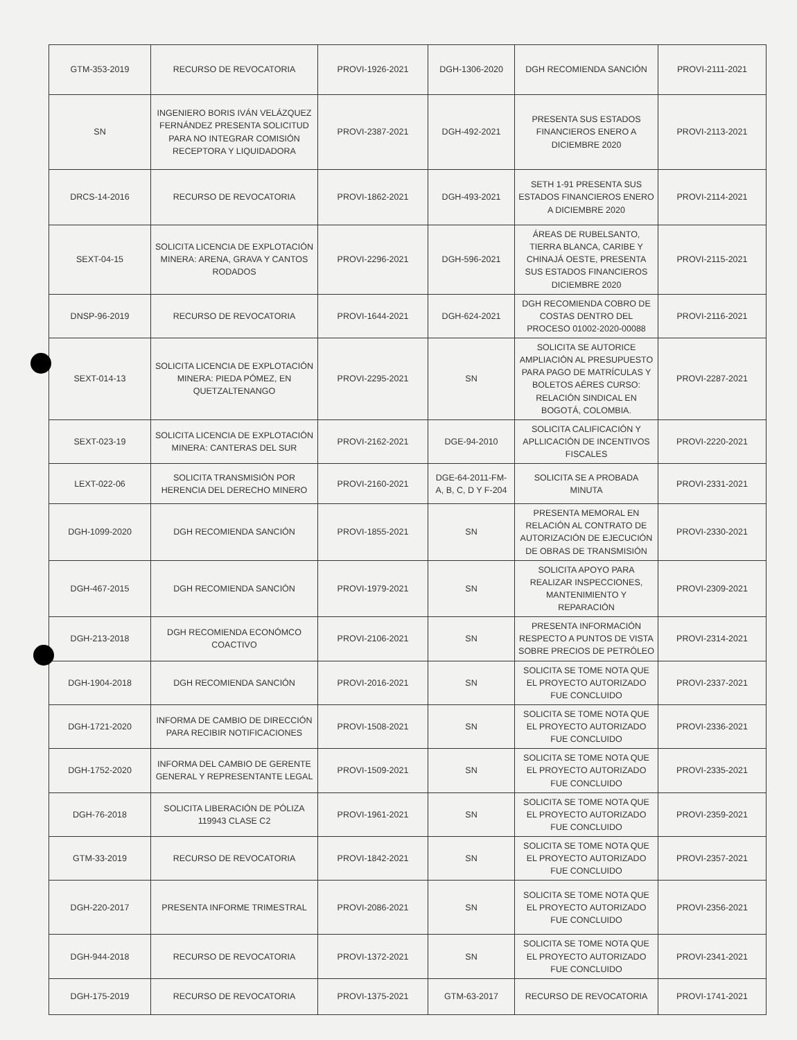| GTM-353-2019 | RECURSO DE REVOCATORIA | PROVI-1926-2021 | DGH-1306-2020 | DGH RECOMIENDA SANCIÓN | PROVI-2111-2021 |
| SN | INGENIERO BORIS IVÁN VELÁZQUEZ FERNÁNDEZ PRESENTA SOLICITUD PARA NO INTEGRAR COMISIÓN RECEPTORA Y LIQUIDADORA | PROVI-2387-2021 | DGH-492-2021 | PRESENTA SUS ESTADOS FINANCIEROS ENERO A DICIEMBRE 2020 | PROVI-2113-2021 |
| DRCS-14-2016 | RECURSO DE REVOCATORIA | PROVI-1862-2021 | DGH-493-2021 | SETH 1-91 PRESENTA SUS ESTADOS FINANCIEROS ENERO A DICIEMBRE 2020 | PROVI-2114-2021 |
| SEXT-04-15 | SOLICITA LICENCIA DE EXPLOTACIÓN MINERA: ARENA, GRAVA Y CANTOS RODADOS | PROVI-2296-2021 | DGH-596-2021 | ÁREAS DE RUBELSANTO, TIERRA BLANCA, CARIBE Y CHINAJÁ OESTE, PRESENTA SUS ESTADOS FINANCIEROS DICIEMBRE 2020 | PROVI-2115-2021 |
| DNSP-96-2019 | RECURSO DE REVOCATORIA | PROVI-1644-2021 | DGH-624-2021 | DGH RECOMIENDA COBRO DE COSTAS DENTRO DEL PROCESO 01002-2020-00088 | PROVI-2116-2021 |
| SEXT-014-13 | SOLICITA LICENCIA DE EXPLOTACIÓN MINERA: PIEDA PÓMEZ, EN QUETZALTENANGO | PROVI-2295-2021 | SN | SOLICITA SE AUTORICE AMPLIACIÓN AL PRESUPUESTO PARA PAGO DE MATRÍCULAS Y BOLETOS AÉRES CURSO: RELACIÓN SINDICAL EN BOGOTÁ, COLOMBIA. | PROVI-2287-2021 |
| SEXT-023-19 | SOLICITA LICENCIA DE EXPLOTACIÓN MINERA: CANTERAS DEL SUR | PROVI-2162-2021 | DGE-94-2010 | SOLICITA CALIFICACIÓN Y APLLICACIÓN DE INCENTIVOS FISCALES | PROVI-2220-2021 |
| LEXT-022-06 | SOLICITA TRANSMISIÓN POR HERENCIA DEL DERECHO MINERO | PROVI-2160-2021 | DGE-64-2011-FM-A, B, C, D Y F-204 | SOLICITA SE A PROBADA MINUTA | PROVI-2331-2021 |
| DGH-1099-2020 | DGH RECOMIENDA SANCIÓN | PROVI-1855-2021 | SN | PRESENTA MEMORAL EN RELACIÓN AL CONTRATO DE AUTORIZACIÓN DE EJECUCIÓN DE OBRAS DE TRANSMISIÓN | PROVI-2330-2021 |
| DGH-467-2015 | DGH RECOMIENDA SANCIÓN | PROVI-1979-2021 | SN | SOLICITA APOYO PARA REALIZAR INSPECCIONES, MANTENIMIENTO Y REPARACIÓN | PROVI-2309-2021 |
| DGH-213-2018 | DGH RECOMIENDA ECONÓMCO COACTIVO | PROVI-2106-2021 | SN | PRESENTA INFORMACIÓN RESPECTO A PUNTOS DE VISTA SOBRE PRECIOS DE PETRÓLEO | PROVI-2314-2021 |
| DGH-1904-2018 | DGH RECOMIENDA SANCIÓN | PROVI-2016-2021 | SN | SOLICITA SE TOME NOTA QUE EL PROYECTO AUTORIZADO FUE CONCLUIDO | PROVI-2337-2021 |
| DGH-1721-2020 | INFORMA DE CAMBIO DE DIRECCIÓN PARA RECIBIR NOTIFICACIONES | PROVI-1508-2021 | SN | SOLICITA SE TOME NOTA QUE EL PROYECTO AUTORIZADO FUE CONCLUIDO | PROVI-2336-2021 |
| DGH-1752-2020 | INFORMA DEL CAMBIO DE GERENTE GENERAL Y REPRESENTANTE LEGAL | PROVI-1509-2021 | SN | SOLICITA SE TOME NOTA QUE EL PROYECTO AUTORIZADO FUE CONCLUIDO | PROVI-2335-2021 |
| DGH-76-2018 | SOLICITA LIBERACIÓN DE PÓLIZA 119943 CLASE C2 | PROVI-1961-2021 | SN | SOLICITA SE TOME NOTA QUE EL PROYECTO AUTORIZADO FUE CONCLUIDO | PROVI-2359-2021 |
| GTM-33-2019 | RECURSO DE REVOCATORIA | PROVI-1842-2021 | SN | SOLICITA SE TOME NOTA QUE EL PROYECTO AUTORIZADO FUE CONCLUIDO | PROVI-2357-2021 |
| DGH-220-2017 | PRESENTA INFORME TRIMESTRAL | PROVI-2086-2021 | SN | SOLICITA SE TOME NOTA QUE EL PROYECTO AUTORIZADO FUE CONCLUIDO | PROVI-2356-2021 |
| DGH-944-2018 | RECURSO DE REVOCATORIA | PROVI-1372-2021 | SN | SOLICITA SE TOME NOTA QUE EL PROYECTO AUTORIZADO FUE CONCLUIDO | PROVI-2341-2021 |
| DGH-175-2019 | RECURSO DE REVOCATORIA | PROVI-1375-2021 | GTM-63-2017 | RECURSO DE REVOCATORIA | PROVI-1741-2021 |